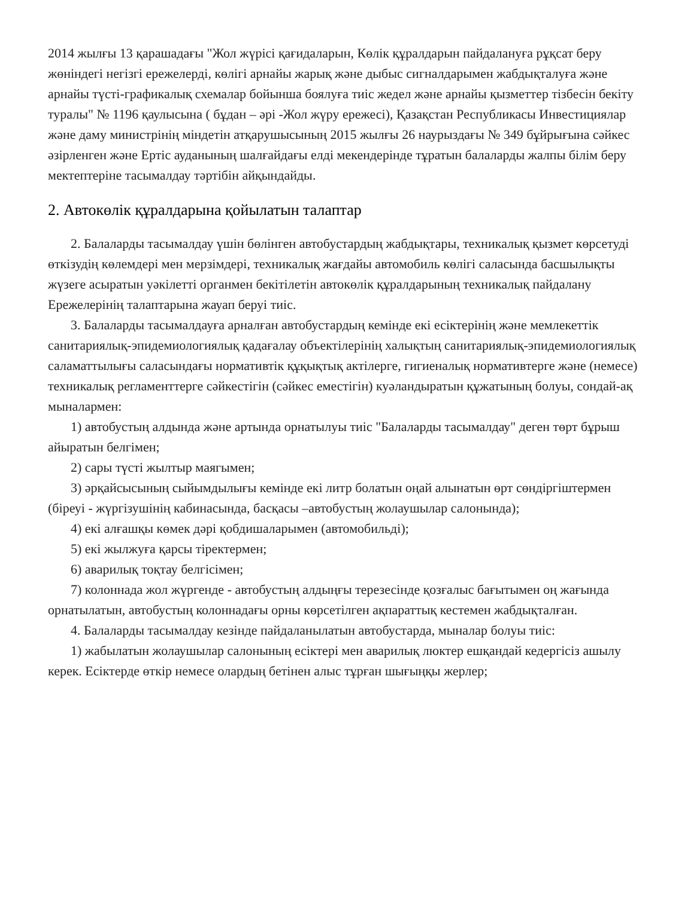2014 жылғы 13 қарашадағы "Жол жүрісі қағидаларын, Көлік құралдарын пайдалануға рұқсат беру жөніндегі негізгі ережелерді, көлігі арнайы жарық және дыбыс сигналдарымен жабдықталуға және арнайы түсті-графикалық схемалар бойынша боялуға тиіс жедел және арнайы қызметтер тізбесін бекіту туралы" № 1196 қаулысына ( бұдан – әрі -Жол жүру ережесі), Қазақстан Республикасы Инвестициялар және даму министрінің міндетін атқарушысының 2015 жылғы 26 наурыздағы № 349 бұйрығына сәйкес әзірленген және Ертіс ауданының шалғайдағы елді мекендерінде тұратын балаларды жалпы білім беру мектептеріне тасымалдау тәртібін айқындайды.
2. Автокөлік құралдарына қойылатын талаптар
2. Балаларды тасымалдау үшін бөлінген автобустардың жабдықтары, техникалық қызмет көрсетуді өткізудің көлемдері мен мерзімдері, техникалық жағдайы автомобиль көлігі саласында басшылықты жүзеге асыратын уәкілетті органмен бекітілетін автокөлік құралдарының техникалық пайдалану Ережелерінің талаптарына жауап беруі тиіс.
3. Балаларды тасымалдауға арналған автобустардың кемінде екі есіктерінің және мемлекеттік санитариялық-эпидемиологиялық қадағалау объектілерінің халықтың санитариялық-эпидемиологиялық саламаттылығы саласындағы нормативтік құқықтық актілерге, гигиеналық нормативтерге және (немесе) техникалық регламенттерге сәйкестігін (сәйкес еместігін) куәландыратын құжатының болуы, сондай-ақ мыналармен:
1) автобустың алдында және артында орнатылуы тиіс "Балаларды тасымалдау" деген төрт бұрыш айыратын белгімен;
2) сары түсті жылтыр маягымен;
3) әрқайсысының сыйымдылығы кемінде екі литр болатын оңай алынатын өрт сөндіргіштермен (біреуі - жүргізушінің кабинасында, басқасы –автобустың жолаушылар салонында);
4) екі алғашқы көмек дәрі қобдишаларымен (автомобильді);
5) екі жылжуға қарсы тіректермен;
6) аварилық тоқтау белгісімен;
7) колоннада жол жүргенде - автобустың алдыңғы терезесінде қозғалыс бағытымен оң жағында орнатылатын, автобустың колоннадағы орны көрсетілген ақпараттық кестемен жабдықталған.
4. Балаларды тасымалдау кезінде пайдаланылатын автобустарда, мыналар болуы тиіс:
1) жабылатын жолаушылар салонының есіктері мен аварилық люктер ешқандай кедергісіз ашылу керек. Есіктерде өткір немесе олардың бетінен алыс тұрған шығыңқы жерлер;